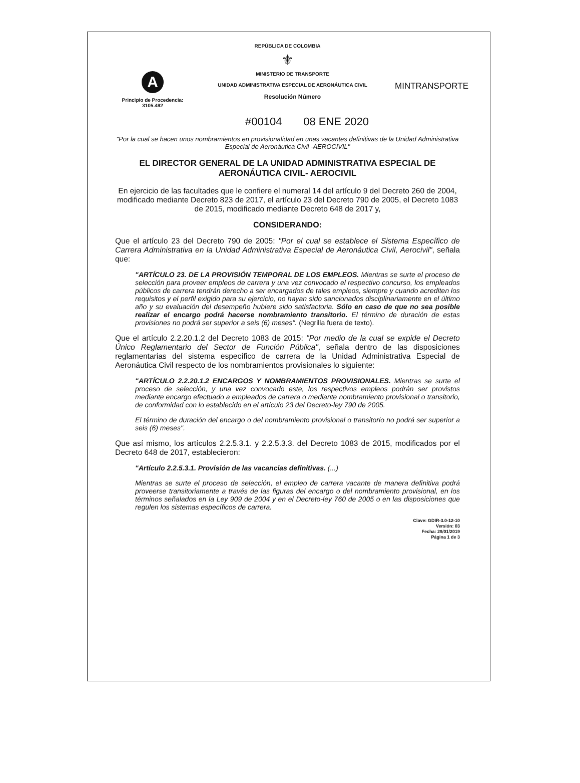REPÚBLICA DE COLOMBIA
⚜
A
Principio de Procedencia:
3105.492
MINISTERIO DE TRANSPORTE
UNIDAD ADMINISTRATIVA ESPECIAL DE AERONÁUTICA CIVIL
Resolución Número
MINTRANSPORTE
#00104 08 ENE 2020
"Por la cual se hacen unos nombramientos en provisionalidad en unas vacantes definitivas de la Unidad Administrativa Especial de Aeronáutica Civil -AEROCIVIL"
EL DIRECTOR GENERAL DE LA UNIDAD ADMINISTRATIVA ESPECIAL DE AERONÁUTICA CIVIL- AEROCIVIL
En ejercicio de las facultades que le confiere el numeral 14 del artículo 9 del Decreto 260 de 2004, modificado mediante Decreto 823 de 2017, el artículo 23 del Decreto 790 de 2005, el Decreto 1083 de 2015, modificado mediante Decreto 648 de 2017 y,
CONSIDERANDO:
Que el artículo 23 del Decreto 790 de 2005: "Por el cual se establece el Sistema Específico de Carrera Administrativa en la Unidad Administrativa Especial de Aeronáutica Civil, Aerocivil", señala que:
"ARTÍCULO 23. DE LA PROVISIÓN TEMPORAL DE LOS EMPLEOS. Mientras se surte el proceso de selección para proveer empleos de carrera y una vez convocado el respectivo concurso, los empleados públicos de carrera tendrán derecho a ser encargados de tales empleos, siempre y cuando acrediten los requisitos y el perfil exigido para su ejercicio, no hayan sido sancionados disciplinariamente en el último año y su evaluación del desempeño hubiere sido satisfactoria. Sólo en caso de que no sea posible realizar el encargo podrá hacerse nombramiento transitorio. El término de duración de estas provisiones no podrá ser superior a seis (6) meses". (Negrilla fuera de texto).
Que el artículo 2.2.20.1.2 del Decreto 1083 de 2015: "Por medio de la cual se expide el Decreto Único Reglamentario del Sector de Función Pública", señala dentro de las disposiciones reglamentarias del sistema específico de carrera de la Unidad Administrativa Especial de Aeronáutica Civil respecto de los nombramientos provisionales lo siguiente:
"ARTÍCULO 2.2.20.1.2 ENCARGOS Y NOMBRAMIENTOS PROVISIONALES. Mientras se surte el proceso de selección, y una vez convocado este, los respectivos empleos podrán ser provistos mediante encargo efectuado a empleados de carrera o mediante nombramiento provisional o transitorio, de conformidad con lo establecido en el artículo 23 del Decreto-ley 790 de 2005.
El término de duración del encargo o del nombramiento provisional o transitorio no podrá ser superior a seis (6) meses".
Que así mismo, los artículos 2.2.5.3.1. y 2.2.5.3.3. del Decreto 1083 de 2015, modificados por el Decreto 648 de 2017, establecieron:
"Artículo 2.2.5.3.1. Provisión de las vacancias definitivas. (...)
Mientras se surte el proceso de selección, el empleo de carrera vacante de manera definitiva podrá proveerse transitoriamente a través de las figuras del encargo o del nombramiento provisional, en los términos señalados en la Ley 909 de 2004 y en el Decreto-ley 760 de 2005 o en las disposiciones que regulen los sistemas específicos de carrera.
Clave: GDIR-3.0-12-10
Versión: 03
Fecha: 29/01/2019
Página 1 de 3